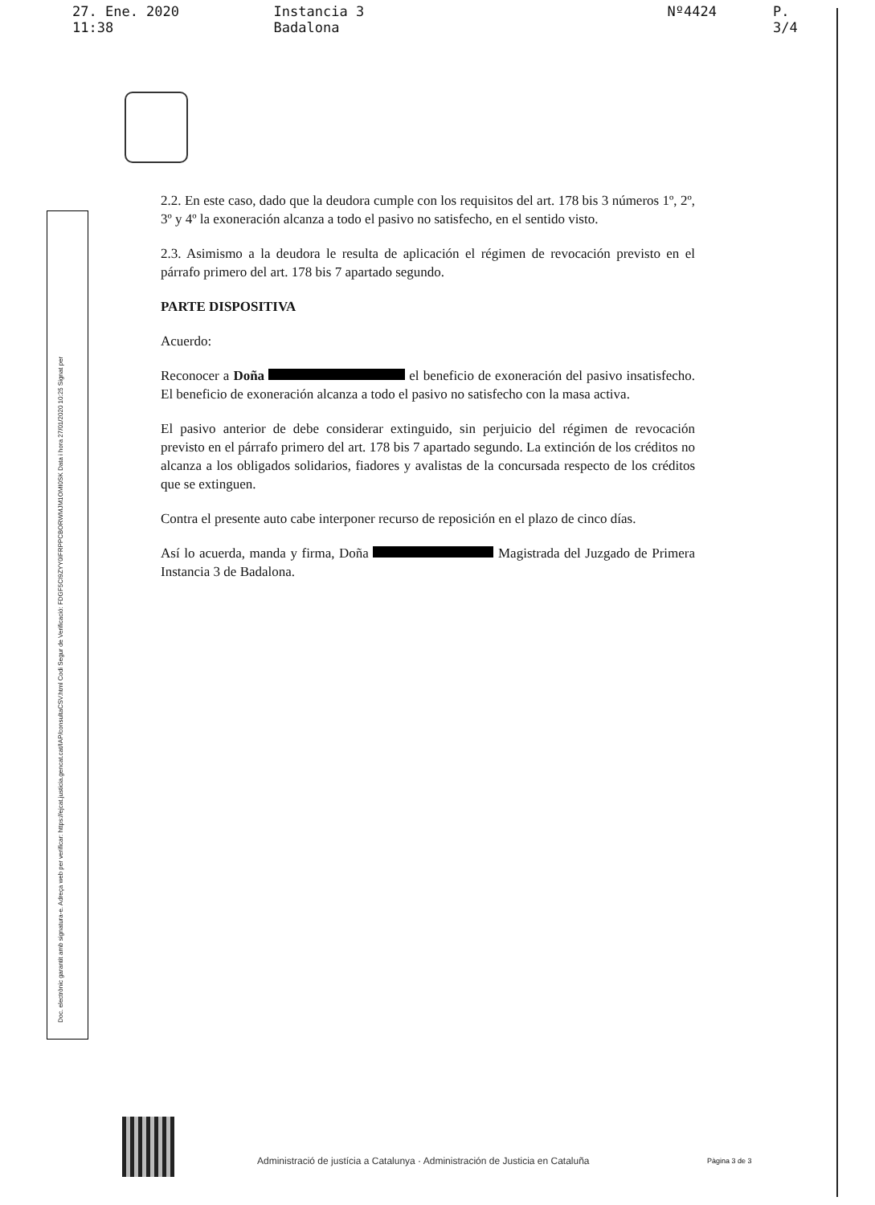27. Ene. 2020 11:38 Instancia 3 Badalona Nº4424 P. 3/4
2.2. En este caso, dado que la deudora cumple con los requisitos del art. 178 bis 3 números 1º, 2º, 3º y 4º la exoneración alcanza a todo el pasivo no satisfecho, en el sentido visto.
2.3. Asimismo a la deudora le resulta de aplicación el régimen de revocación previsto en el párrafo primero del art. 178 bis 7 apartado segundo.
PARTE DISPOSITIVA
Acuerdo:
Reconocer a Doña el beneficio de exoneración del pasivo insatisfecho. El beneficio de exoneración alcanza a todo el pasivo no satisfecho con la masa activa.
El pasivo anterior de debe considerar extinguido, sin perjuicio del régimen de revocación previsto en el párrafo primero del art. 178 bis 7 apartado segundo. La extinción de los créditos no alcanza a los obligados solidarios, fiadores y avalistas de la concursada respecto de los créditos que se extinguen.
Contra el presente auto cabe interponer recurso de reposición en el plazo de cinco días.
Así lo acuerda, manda y firma, Doña Magistrada del Juzgado de Primera Instancia 3 de Badalona.
Doc. electrònic garantit amb signatura-e. Adreça web per verificar: https://ejcat.justicia.gencat.cat/IAP/consultaCSV.html Codi Segur de Verificació: FDGF5CI9ZYY0IFRPPCBORWMJM1OMI0SK Data i hora 27/01/2020 10:25 Signat per
Administració de justícia a Catalunya · Administración de Justicia en Cataluña
Pàgina 3 de 3